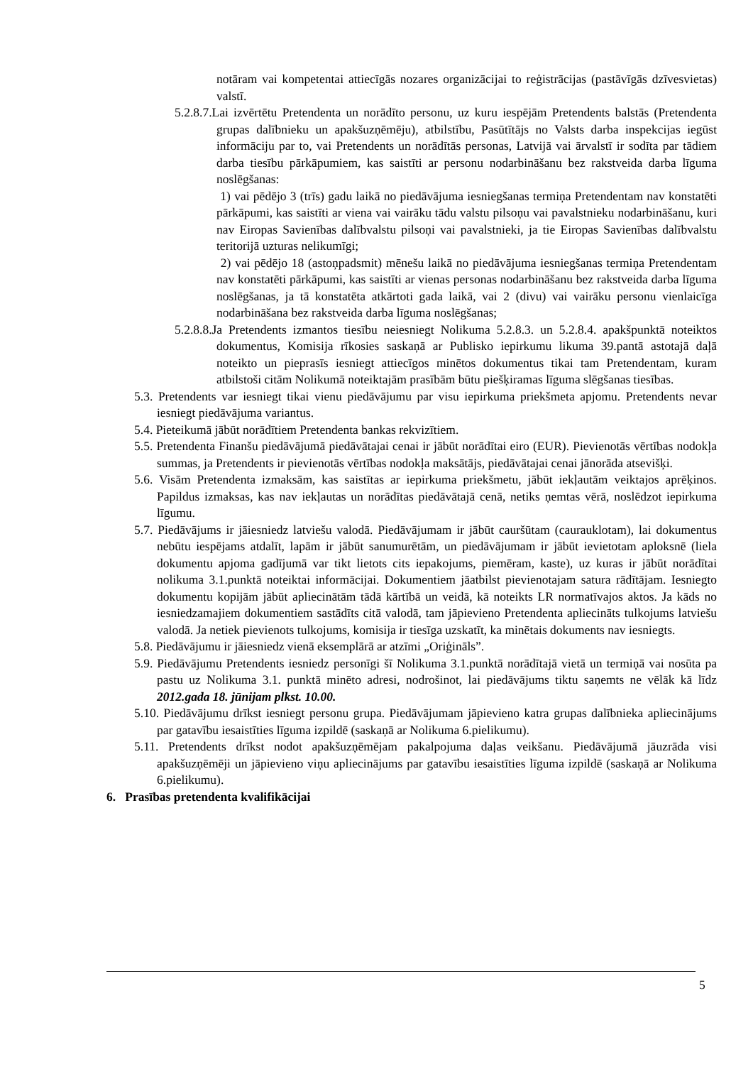notāram vai kompetentai attiecīgās nozares organizācijai to reģistrācijas (pastāvīgās dzīvesvietas) valstī.
5.2.8.7.Lai izvērtētu Pretendenta un norādīto personu, uz kuru iespējām Pretendents balstās (Pretendenta grupas dalībnieku un apakšuzņēmēju), atbilstību, Pasūtītājs no Valsts darba inspekcijas iegūst informāciju par to, vai Pretendents un norādītās personas, Latvijā vai ārvalstī ir sodīta par tādiem darba tiesību pārkāpumiem, kas saistīti ar personu nodarbināšanu bez rakstveida darba līguma noslēgšanas:
1) vai pēdējo 3 (trīs) gadu laikā no piedāvājuma iesniegšanas termiņa Pretendentam nav konstatēti pārkāpumi, kas saistīti ar viena vai vairāku tādu valstu pilsoņu vai pavalstnieku nodarbināšanu, kuri nav Eiropas Savienības dalībvalstu pilsoņi vai pavalstnieki, ja tie Eiropas Savienības dalībvalstu teritorijā uzturas nelikumīgi;
2) vai pēdējo 18 (astoņpadsmit) mēnešu laikā no piedāvājuma iesniegšanas termiņa Pretendentam nav konstatēti pārkāpumi, kas saistīti ar vienas personas nodarbināšanu bez rakstveida darba līguma noslēgšanas, ja tā konstatēta atkārtoti gada laikā, vai 2 (divu) vai vairāku personu vienlaicīga nodarbināšana bez rakstveida darba līguma noslēgšanas;
5.2.8.8.Ja Pretendents izmantos tiesību neiesniegt Nolikuma 5.2.8.3. un 5.2.8.4. apakšpunktā noteiktos dokumentus, Komisija rīkosies saskaņā ar Publisko iepirkumu likuma 39.pantā astotajā daļā noteikto un pieprasīs iesniegt attiecīgos minētos dokumentus tikai tam Pretendentam, kuram atbilstoši citām Nolikumā noteiktajām prasībām būtu piešķiramas līguma slēgšanas tiesības.
5.3. Pretendents var iesniegt tikai vienu piedāvājumu par visu iepirkuma priekšmeta apjomu. Pretendents nevar iesniegt piedāvājuma variantus.
5.4. Pieteikumā jābūt norādītiem Pretendenta bankas rekvizītiem.
5.5. Pretendenta Finanšu piedāvājumā piedāvātajai cenai ir jābūt norādītai eiro (EUR). Pievienotās vērtības nodokļa summas, ja Pretendents ir pievienotās vērtības nodokļa maksātājs, piedāvātajai cenai jānorāda atsevišķi.
5.6. Visām Pretendenta izmaksām, kas saistītas ar iepirkuma priekšmetu, jābūt iekļautām veiktajos aprēķinos. Papildus izmaksas, kas nav iekļautas un norādītas piedāvātajā cenā, netiks ņemtas vērā, noslēdzot iepirkuma līgumu.
5.7. Piedāvājums ir jāiesniedz latviešu valodā. Piedāvājumam ir jābūt cauršūtam (caurauklotam), lai dokumentus nebūtu iespējams atdalīt, lapām ir jābūt sanumurētām, un piedāvājumam ir jābūt ievietotam aploksnē (liela dokumentu apjoma gadījumā var tikt lietots cits iepakojums, piemēram, kaste), uz kuras ir jābūt norādītai nolikuma 3.1.punktā noteiktai informācijai. Dokumentiem jāatbilst pievienotajam satura rādītājam. Iesniegto dokumentu kopijām jābūt apliecinātām tādā kārtībā un veidā, kā noteikts LR normatīvajos aktos. Ja kāds no iesniedzamajiem dokumentiem sastādīts citā valodā, tam jāpievieno Pretendenta apliecināts tulkojums latviešu valodā. Ja netiek pievienots tulkojums, komisija ir tiesīga uzskatīt, ka minētais dokuments nav iesniegts.
5.8. Piedāvājumu ir jāiesniedz vienā eksemplārā ar atzīmi „Oriģināls”.
5.9. Piedāvājumu Pretendents iesniedz personīgi šī Nolikuma 3.1.punktā norādītajā vietā un termiņā vai nosūta pa pastu uz Nolikuma 3.1. punktā minēto adresi, nodrošinot, lai piedāvājums tiktu saņemts ne vēlāk kā līdz 2012.gada 18. jūnijam plkst. 10.00.
5.10. Piedāvājumu drīkst iesniegt personu grupa. Piedāvājumam jāpievieno katra grupas dalībnieka apliecinājums par gatavību iesaistīties līguma izpildē (saskaņā ar Nolikuma 6.pielikumu).
5.11. Pretendents drīkst nodot apakšuzņēmējam pakalpojuma daļas veikšanu. Piedāvājumā jāuzrāda visi apakšuzņēmēji un jāpievieno viņu apliecinājums par gatavību iesaistīties līguma izpildē (saskaņā ar Nolikuma 6.pielikumu).
6. Prasības pretendenta kvalifikācijai
5